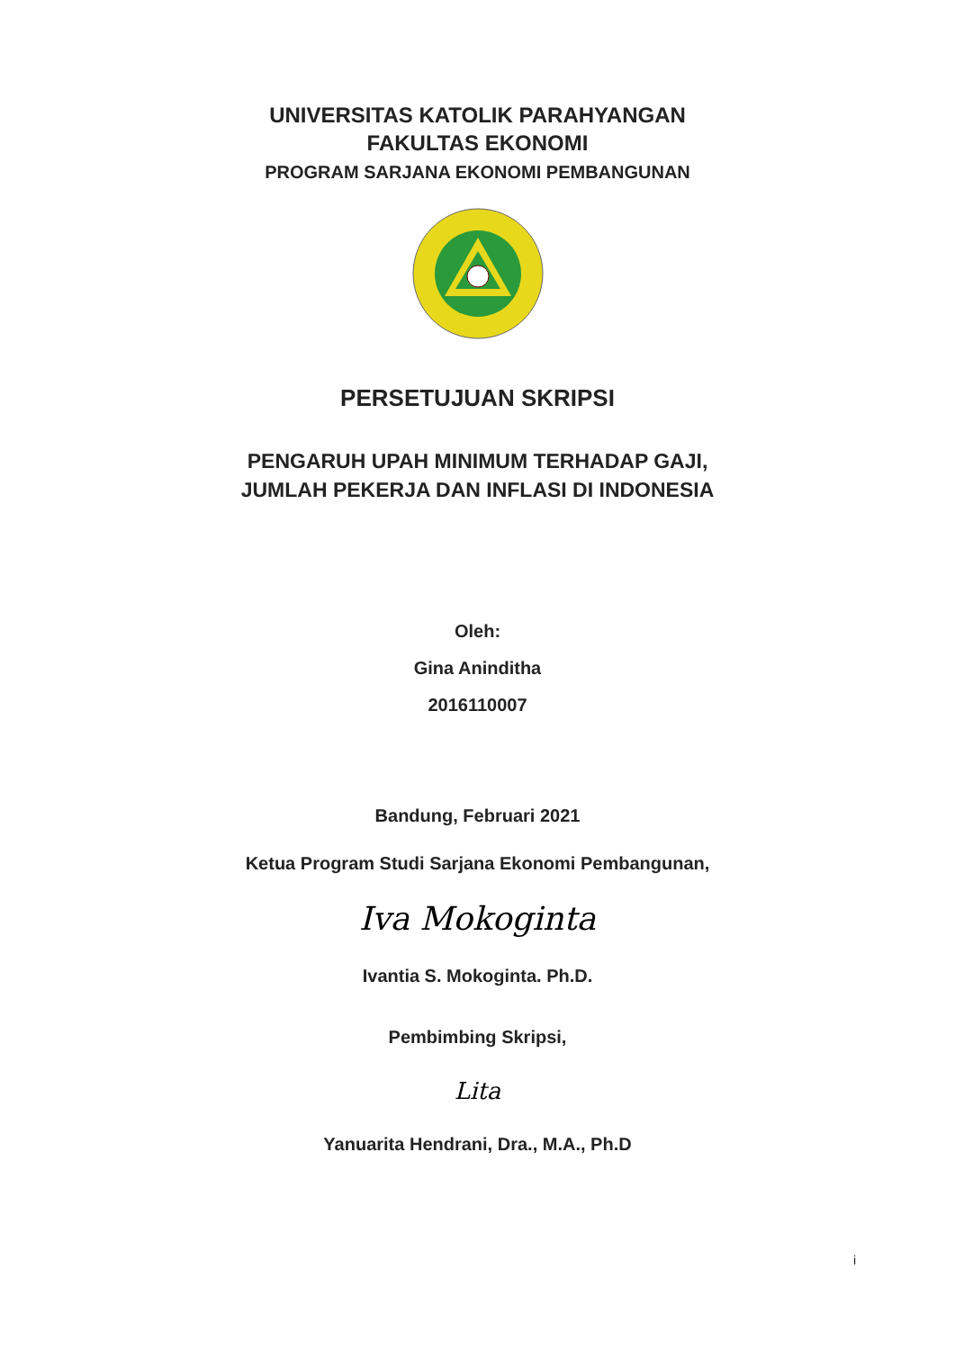UNIVERSITAS KATOLIK PARAHYANGAN
FAKULTAS EKONOMI
PROGRAM SARJANA EKONOMI PEMBANGUNAN
PERSETUJUAN SKRIPSI
PENGARUH UPAH MINIMUM TERHADAP GAJI,
JUMLAH PEKERJA DAN INFLASI DI INDONESIA
Oleh:
Gina Aninditha
2016110007
Bandung, Februari 2021
Ketua Program Studi Sarjana Ekonomi Pembangunan,
Iva Mokoginta
Ivantia S. Mokoginta. Ph.D.
Pembimbing Skripsi,
Lita
Yanuarita Hendrani, Dra., M.A., Ph.D
i